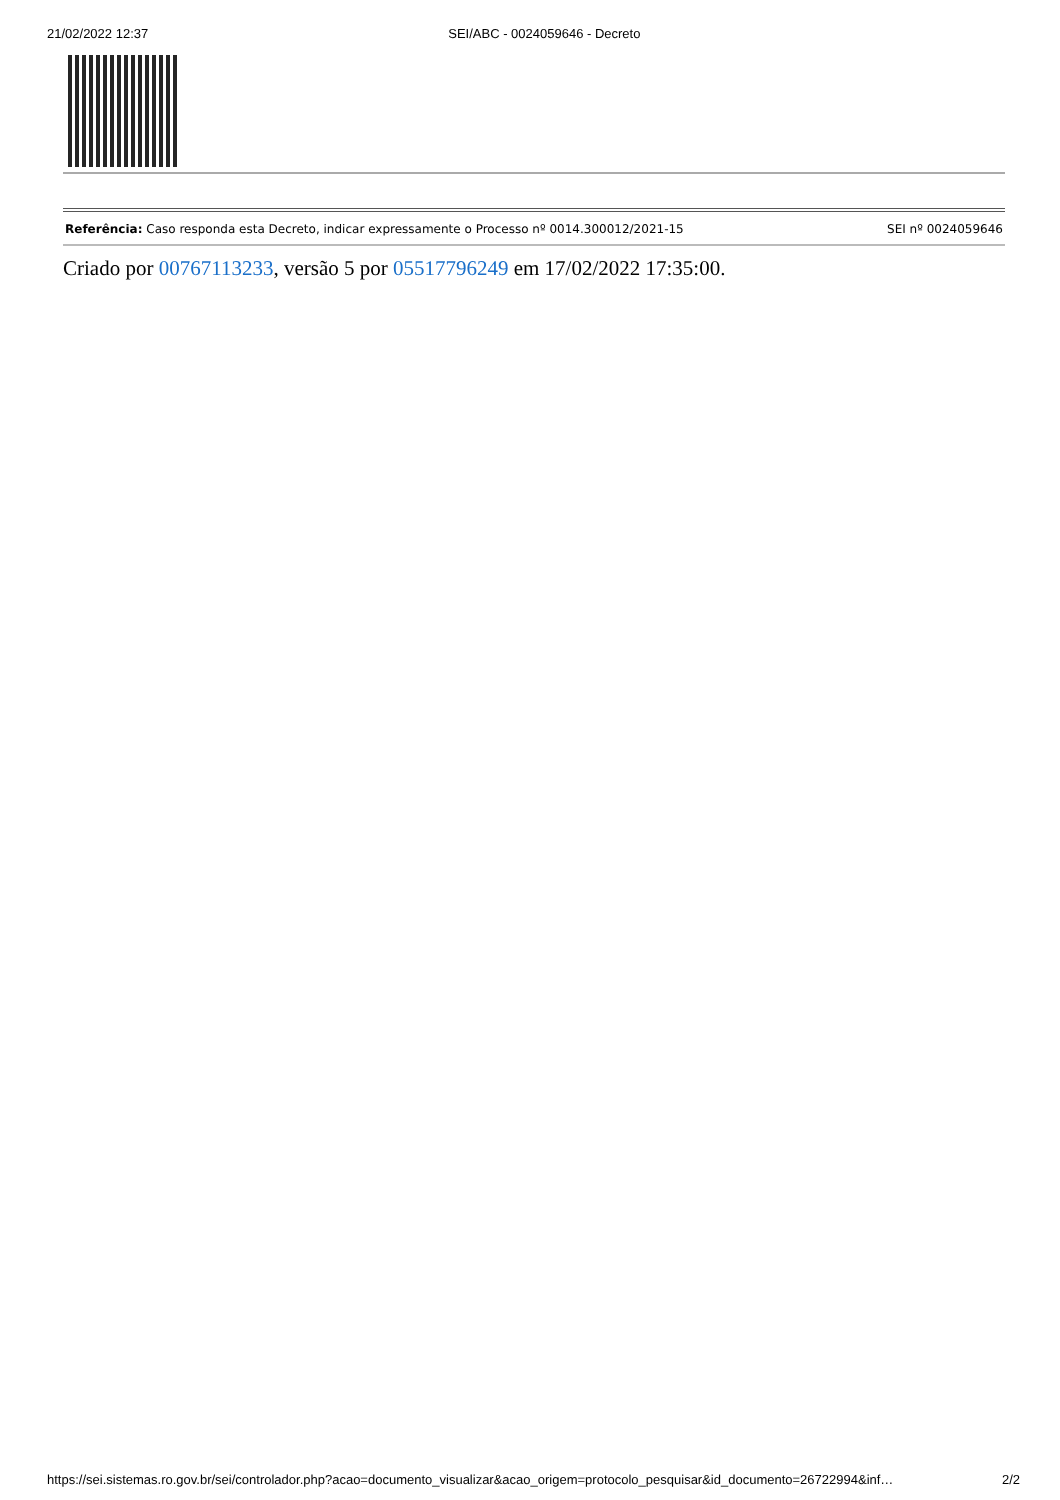21/02/2022 12:37 SEI/ABC - 0024059646 - Decreto
Referência: Caso responda esta Decreto, indicar expressamente o Processo nº 0014.300012/2021-15 SEI nº 0024059646
Criado por 00767113233, versão 5 por 05517796249 em 17/02/2022 17:35:00.
https://sei.sistemas.ro.gov.br/sei/controlador.php?acao=documento_visualizar&acao_origem=protocolo_pesquisar&id_documento=26722994&inf… 2/2